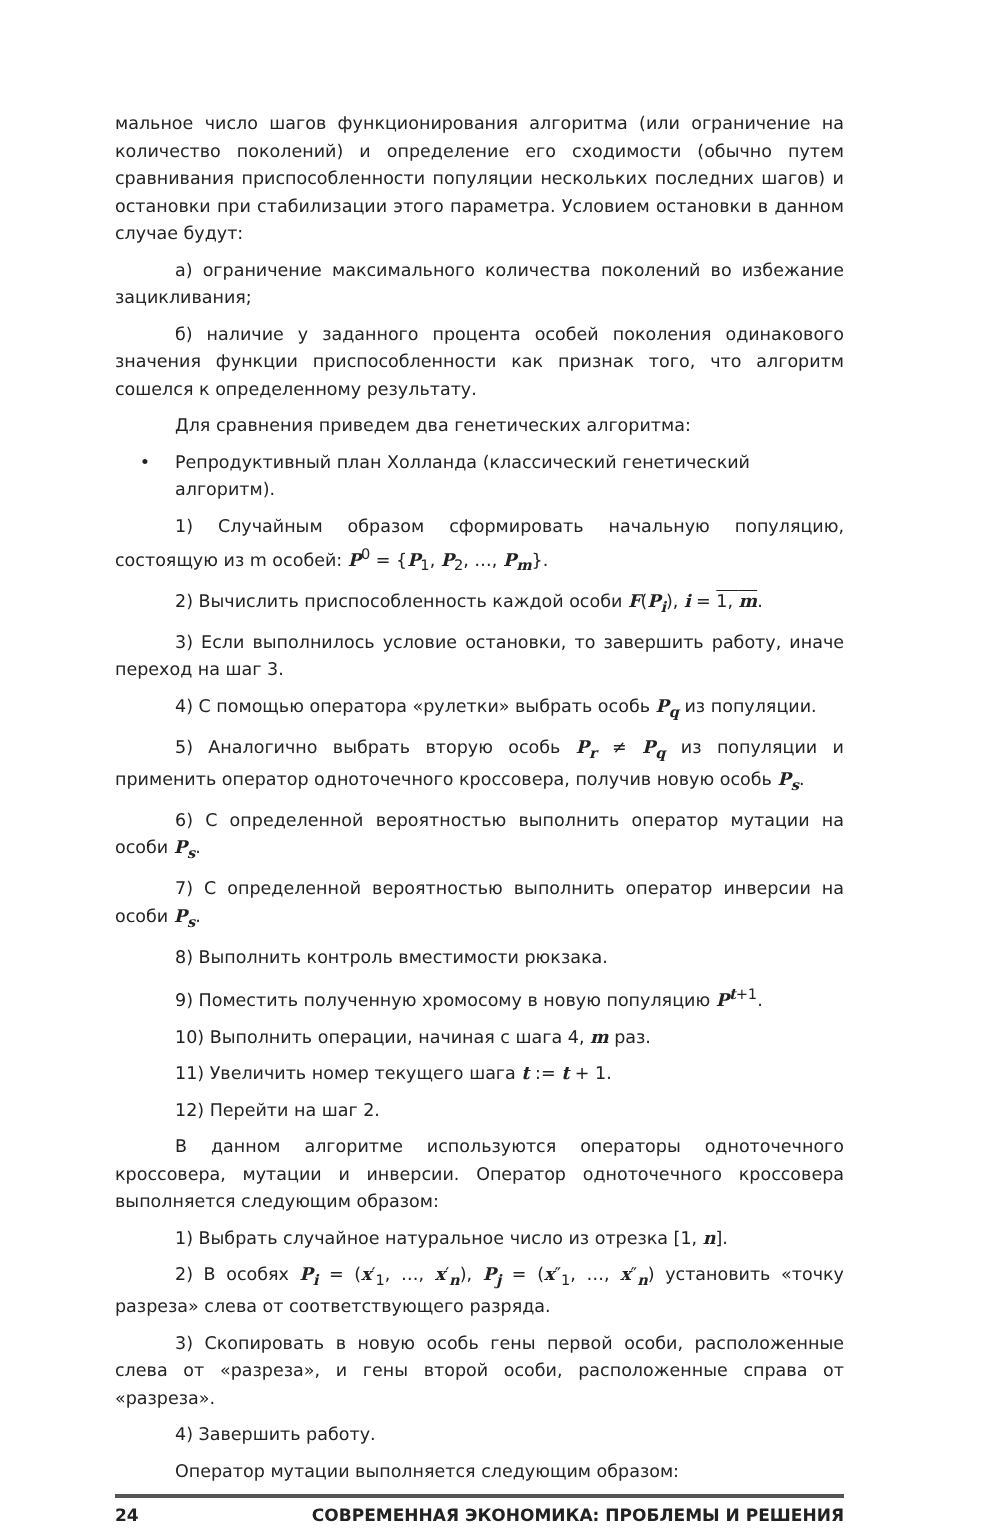мальное число шагов функционирования алгоритма (или ограничение на количество поколений) и определение его сходимости (обычно путем сравнивания приспособленности популяции нескольких последних шагов) и остановки при стабилизации этого параметра. Условием остановки в данном случае будут:
а) ограничение максимального количества поколений во избежание зацикливания;
б) наличие у заданного процента особей поколения одинакового значения функции приспособленности как признак того, что алгоритм сошелся к определенному результату.
Для сравнения приведем два генетических алгоритма:
• Репродуктивный план Холланда (классический генетический алгоритм).
1) Случайным образом сформировать начальную популяцию, состоящую из m особей: P<sup>0</sup> = {P<sub>1</sub>, P<sub>2</sub>, …, P<sub>m</sub>}.
2) Вычислить приспособленность каждой особи F(P<sub>i</sub>), i = 1, m.
3) Если выполнилось условие остановки, то завершить работу, иначе переход на шаг 3.
4) С помощью оператора «рулетки» выбрать особь P<sub>q</sub> из популяции.
5) Аналогично выбрать вторую особь P<sub>r</sub> ≠ P<sub>q</sub> из популяции и применить оператор одноточечного кроссовера, получив новую особь P<sub>s</sub>.
6) С определенной вероятностью выполнить оператор мутации на особи P<sub>s</sub>.
7) С определенной вероятностью выполнить оператор инверсии на особи P<sub>s</sub>.
8) Выполнить контроль вместимости рюкзака.
9) Поместить полученную хромосому в новую популяцию P<sup>t+1</sup>.
10) Выполнить операции, начиная с шага 4, m раз.
11) Увеличить номер текущего шага t := t + 1.
12) Перейти на шаг 2.
В данном алгоритме используются операторы одноточечного кроссовера, мутации и инверсии. Оператор одноточечного кроссовера выполняется следующим образом:
1) Выбрать случайное натуральное число из отрезка [1, n].
2) В особях P<sub>i</sub> = (x′<sub>1</sub>, …, x′<sub>n</sub>), P<sub>j</sub> = (x″<sub>1</sub>, …, x″<sub>n</sub>) установить «точку разреза» слева от соответствующего разряда.
3) Скопировать в новую особь гены первой особи, расположенные слева от «разреза», и гены второй особи, расположенные справа от «разреза».
4) Завершить работу.
Оператор мутации выполняется следующим образом:
24 СОВРЕМЕННАЯ ЭКОНОМИКА: ПРОБЛЕМЫ И РЕШЕНИЯ